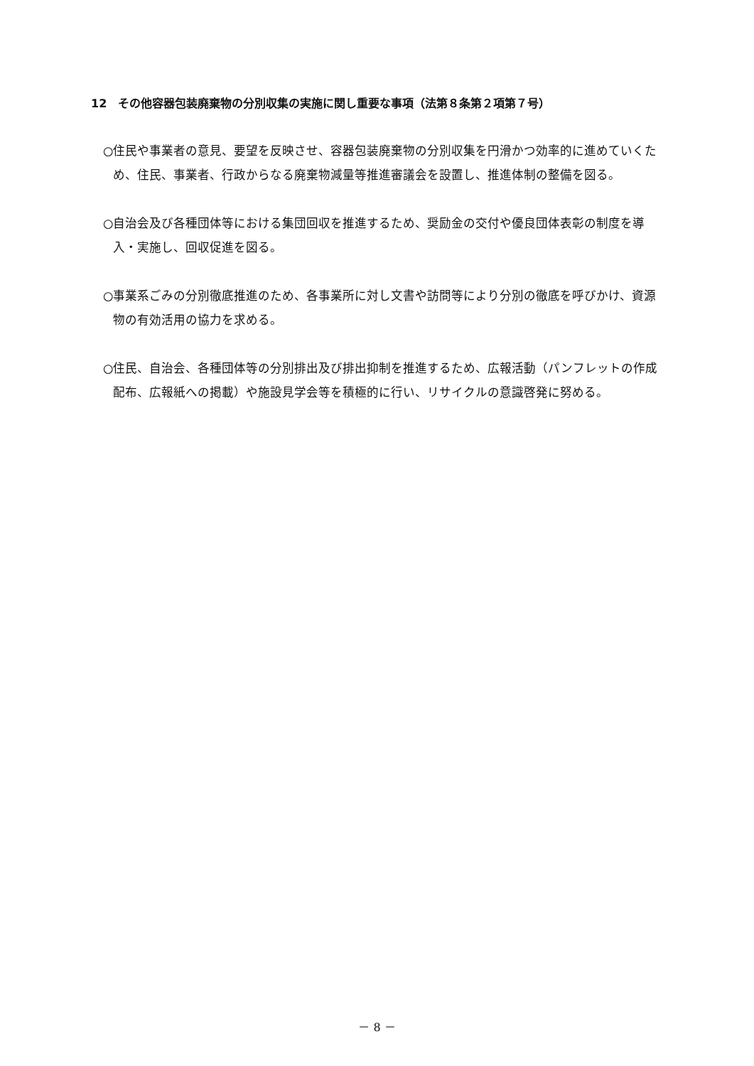12　その他容器包装廃棄物の分別収集の実施に関し重要な事項（法第８条第２項第７号）
○住民や事業者の意見、要望を反映させ、容器包装廃棄物の分別収集を円滑かつ効率的に進めていくため、住民、事業者、行政からなる廃棄物減量等推進審議会を設置し、推進体制の整備を図る。
○自治会及び各種団体等における集団回収を推進するため、奨励金の交付や優良団体表彰の制度を導入・実施し、回収促進を図る。
○事業系ごみの分別徹底推進のため、各事業所に対し文書や訪問等により分別の徹底を呼びかけ、資源物の有効活用の協力を求める。
○住民、自治会、各種団体等の分別排出及び排出抑制を推進するため、広報活動（パンフレットの作成配布、広報紙への掲載）や施設見学会等を積極的に行い、リサイクルの意識啓発に努める。
－ 8 －